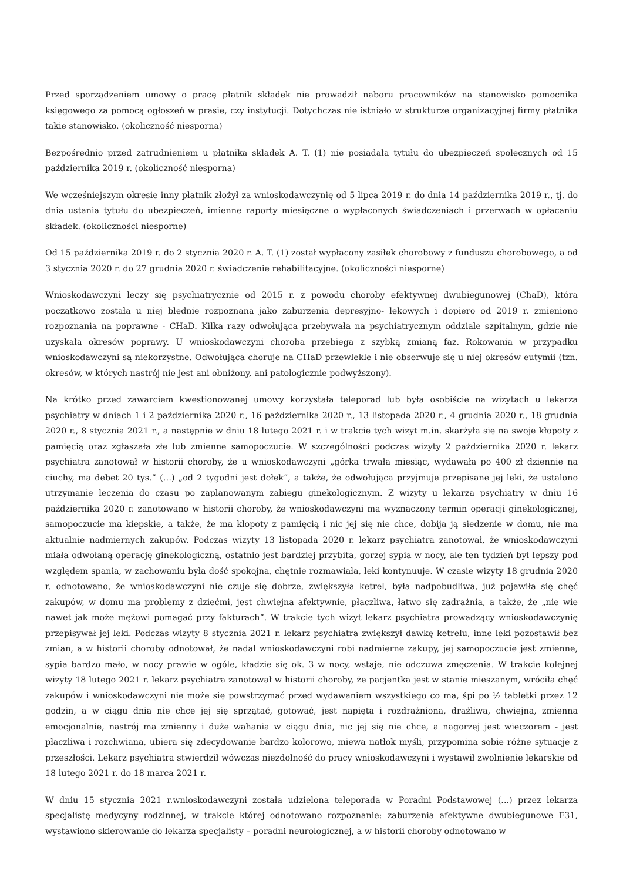Przed sporządzeniem umowy o pracę płatnik składek nie prowadził naboru pracowników na stanowisko pomocnika księgowego za pomocą ogłoszeń w prasie, czy instytucji. Dotychczas nie istniało w strukturze organizacyjnej firmy płatnika takie stanowisko. (okoliczność niesporna)
Bezpośrednio przed zatrudnieniem u płatnika składek A. T. (1) nie posiadała tytułu do ubezpieczeń społecznych od 15 października 2019 r. (okoliczność niesporna)
We wcześniejszym okresie inny płatnik złożył za wnioskodawczynię od 5 lipca 2019 r. do dnia 14 października 2019 r., tj. do dnia ustania tytułu do ubezpieczeń, imienne raporty miesięczne o wypłaconych świadczeniach i przerwach w opłacaniu składek. (okoliczności niesporne)
Od 15 października 2019 r. do 2 stycznia 2020 r. A. T. (1) został wypłacony zasiłek chorobowy z funduszu chorobowego, a od 3 stycznia 2020 r. do 27 grudnia 2020 r. świadczenie rehabilitacyjne. (okoliczności niesporne)
Wnioskodawczyni leczy się psychiatrycznie od 2015 r. z powodu choroby efektywnej dwubiegunowej (ChaD), która początkowo została u niej błędnie rozpoznana jako zaburzenia depresyjno- lękowych i dopiero od 2019 r. zmieniono rozpoznania na poprawne - CHaD. Kilka razy odwołująca przebywała na psychiatrycznym oddziale szpitalnym, gdzie nie uzyskała okresów poprawy. U wnioskodawczyni choroba przebiega z szybką zmianą faz. Rokowania w przypadku wnioskodawczyni są niekorzystne. Odwołująca choruje na CHaD przewlekle i nie obserwuje się u niej okresów eutymii (tzn. okresów, w których nastrój nie jest ani obniżony, ani patologicznie podwyższony).
Na krótko przed zawarciem kwestionowanej umowy korzystała teleporad lub była osobiście na wizytach u lekarza psychiatry w dniach 1 i 2 października 2020 r., 16 października 2020 r., 13 listopada 2020 r., 4 grudnia 2020 r., 18 grudnia 2020 r., 8 stycznia 2021 r., a następnie w dniu 18 lutego 2021 r. i w trakcie tych wizyt m.in. skarżyła się na swoje kłopoty z pamięcią oraz zgłaszała złe lub zmienne samopoczucie. W szczególności podczas wizyty 2 października 2020 r. lekarz psychiatra zanotował w historii choroby, że u wnioskodawczyni „górka trwała miesiąc, wydawała po 400 zł dziennie na ciuchy, ma debet 20 tys.” (…) „od 2 tygodni jest dołek”, a także, że odwołująca przyjmuje przepisane jej leki, że ustalono utrzymanie leczenia do czasu po zaplanowanym zabiegu ginekologicznym. Z wizyty u lekarza psychiatry w dniu 16 października 2020 r. zanotowano w historii choroby, że wnioskodawczyni ma wyznaczony termin operacji ginekologicznej, samopoczucie ma kiepskie, a także, że ma kłopoty z pamięcią i nic jej się nie chce, dobija ją siedzenie w domu, nie ma aktualnie nadmiernych zakupów. Podczas wizyty 13 listopada 2020 r. lekarz psychiatra zanotował, że wnioskodawczyni miała odwołaną operację ginekologiczną, ostatnio jest bardziej przybita, gorzej sypia w nocy, ale ten tydzień był lepszy pod względem spania, w zachowaniu była dość spokojna, chętnie rozmawiała, leki kontynuuje. W czasie wizyty 18 grudnia 2020 r. odnotowano, że wnioskodawczyni nie czuje się dobrze, zwiększyła ketrel, była nadpobudliwa, już pojawiła się chęć zakupów, w domu ma problemy z dziećmi, jest chwiejna afektywnie, płaczliwa, łatwo się zadrażnia, a także, że „nie wie nawet jak może mężowi pomagać przy fakturach”. W trakcie tych wizyt lekarz psychiatra prowadzący wnioskodawczynię przepisywał jej leki. Podczas wizyty 8 stycznia 2021 r. lekarz psychiatra zwiększył dawkę ketrelu, inne leki pozostawił bez zmian, a w historii choroby odnotował, że nadal wnioskodawczyni robi nadmierne zakupy, jej samopoczucie jest zmienne, sypia bardzo mało, w nocy prawie w ogóle, kładzie się ok. 3 w nocy, wstaje, nie odczuwa zmęczenia. W trakcie kolejnej wizyty 18 lutego 2021 r. lekarz psychiatra zanotował w historii choroby, że pacjentka jest w stanie mieszanym, wróciła chęć zakupów i wnioskodawczyni nie może się powstrzymać przed wydawaniem wszystkiego co ma, śpi po ½ tabletki przez 12 godzin, a w ciągu dnia nie chce jej się sprzątać, gotować, jest napięta i rozdrażniona, drażliwa, chwiejna, zmienna emocjonalnie, nastrój ma zmienny i duże wahania w ciągu dnia, nic jej się nie chce, a nagorzej jest wieczorem - jest płaczliwa i rozchwiana, ubiera się zdecydowanie bardzo kolorowo, miewa natłok myśli, przypomina sobie różne sytuacje z przeszłości. Lekarz psychiatra stwierdził wówczas niezdolność do pracy wnioskodawczyni i wystawił zwolnienie lekarskie od 18 lutego 2021 r. do 18 marca 2021 r.
W dniu 15 stycznia 2021 r.wnioskodawczyni została udzielona teleporada w Poradni Podstawowej (...) przez lekarza specjalistę medycyny rodzinnej, w trakcie której odnotowano rozpoznanie: zaburzenia afektywne dwubiegunowe F31, wystawiono skierowanie do lekarza specjalisty – poradni neurologicznej, a w historii choroby odnotowano w